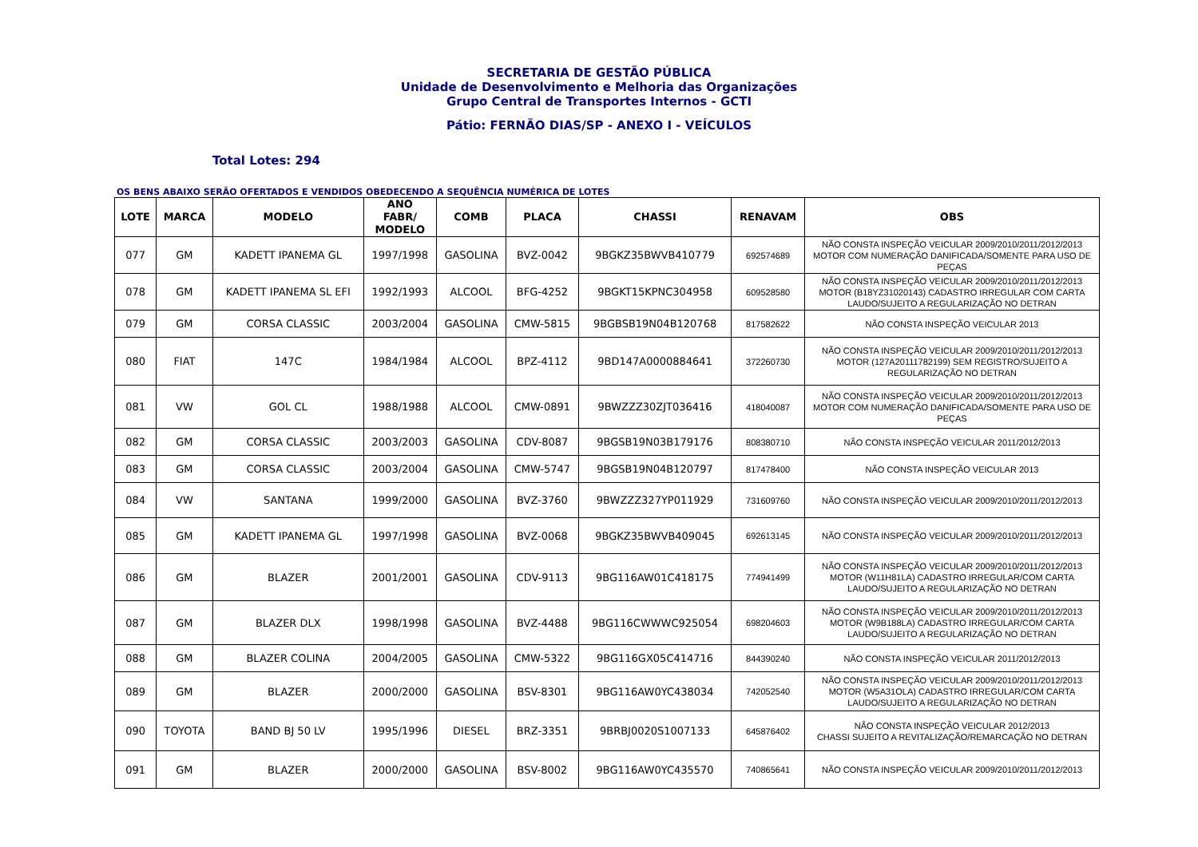SECRETARIA DE GESTÃO PÚBLICA
Unidade de Desenvolvimento e Melhoria das Organizações
Grupo Central de Transportes Internos - GCTI
Pátio: FERNÃO DIAS/SP - ANEXO I - VEÍCULOS
Total Lotes: 294
OS BENS ABAIXO SERÃO OFERTADOS E VENDIDOS OBEDECENDO A SEQUÊNCIA NUMÉRICA DE LOTES
| LOTE | MARCA | MODELO | ANO FABR/ MODELO | COMB | PLACA | CHASSI | RENAVAM | OBS |
| --- | --- | --- | --- | --- | --- | --- | --- | --- |
| 077 | GM | KADETT IPANEMA GL | 1997/1998 | GASOLINA | BVZ-0042 | 9BGKZ35BWVB410779 | 692574689 | NÃO CONSTA INSPEÇÃO VEICULAR 2009/2010/2011/2012/2013 MOTOR COM NUMERAÇÃO DANIFICADA/SOMENTE PARA USO DE PEÇAS |
| 078 | GM | KADETT IPANEMA SL EFI | 1992/1993 | ALCOOL | BFG-4252 | 9BGKT15KPNC304958 | 609528580 | NÃO CONSTA INSPEÇÃO VEICULAR 2009/2010/2011/2012/2013 MOTOR (B18YZ31020143) CADASTRO IRREGULAR COM CARTA LAUDO/SUJEITO A REGULARIZAÇÃO NO DETRAN |
| 079 | GM | CORSA CLASSIC | 2003/2004 | GASOLINA | CMW-5815 | 9BGBSB19N04B120768 | 817582622 | NÃO CONSTA INSPEÇÃO VEICULAR 2013 |
| 080 | FIAT | 147C | 1984/1984 | ALCOOL | BPZ-4112 | 9BD147A0000884641 | 372260730 | NÃO CONSTA INSPEÇÃO VEICULAR 2009/2010/2011/2012/2013 MOTOR (127A20111782199) SEM REGISTRO/SUJEITO A REGULARIZAÇÃO NO DETRAN |
| 081 | VW | GOL CL | 1988/1988 | ALCOOL | CMW-0891 | 9BWZZZ30ZJT036416 | 418040087 | NÃO CONSTA INSPEÇÃO VEICULAR 2009/2010/2011/2012/2013 MOTOR COM NUMERAÇÃO DANIFICADA/SOMENTE PARA USO DE PEÇAS |
| 082 | GM | CORSA CLASSIC | 2003/2003 | GASOLINA | CDV-8087 | 9BGSB19N03B179176 | 808380710 | NÃO CONSTA INSPEÇÃO VEICULAR 2011/2012/2013 |
| 083 | GM | CORSA CLASSIC | 2003/2004 | GASOLINA | CMW-5747 | 9BGSB19N04B120797 | 817478400 | NÃO CONSTA INSPEÇÃO VEICULAR 2013 |
| 084 | VW | SANTANA | 1999/2000 | GASOLINA | BVZ-3760 | 9BWZZZ327YP011929 | 731609760 | NÃO CONSTA INSPEÇÃO VEICULAR 2009/2010/2011/2012/2013 |
| 085 | GM | KADETT IPANEMA GL | 1997/1998 | GASOLINA | BVZ-0068 | 9BGKZ35BWVB409045 | 692613145 | NÃO CONSTA INSPEÇÃO VEICULAR 2009/2010/2011/2012/2013 |
| 086 | GM | BLAZER | 2001/2001 | GASOLINA | CDV-9113 | 9BG116AW01C418175 | 774941499 | NÃO CONSTA INSPEÇÃO VEICULAR 2009/2010/2011/2012/2013 MOTOR (W11H81LA) CADASTRO IRREGULAR/COM CARTA LAUDO/SUJEITO A REGULARIZAÇÃO NO DETRAN |
| 087 | GM | BLAZER DLX | 1998/1998 | GASOLINA | BVZ-4488 | 9BG116CWWWC925054 | 698204603 | NÃO CONSTA INSPEÇÃO VEICULAR 2009/2010/2011/2012/2013 MOTOR (W9B188LA) CADASTRO IRREGULAR/COM CARTA LAUDO/SUJEITO A REGULARIZAÇÃO NO DETRAN |
| 088 | GM | BLAZER COLINA | 2004/2005 | GASOLINA | CMW-5322 | 9BG116GX05C414716 | 844390240 | NÃO CONSTA INSPEÇÃO VEICULAR 2011/2012/2013 |
| 089 | GM | BLAZER | 2000/2000 | GASOLINA | BSV-8301 | 9BG116AW0YC438034 | 742052540 | NÃO CONSTA INSPEÇÃO VEICULAR 2009/2010/2011/2012/2013 MOTOR (W5A31OLA) CADASTRO IRREGULAR/COM CARTA LAUDO/SUJEITO A REGULARIZAÇÃO NO DETRAN |
| 090 | TOYOTA | BAND BJ 50 LV | 1995/1996 | DIESEL | BRZ-3351 | 9BRBJ0020S1007133 | 645876402 | NÃO CONSTA INSPEÇÃO VEICULAR 2012/2013 CHASSI SUJEITO A REVITALIZAÇÃO/REMARCAÇÃO NO DETRAN |
| 091 | GM | BLAZER | 2000/2000 | GASOLINA | BSV-8002 | 9BG116AW0YC435570 | 740865641 | NÃO CONSTA INSPEÇÃO VEICULAR 2009/2010/2011/2012/2013 |